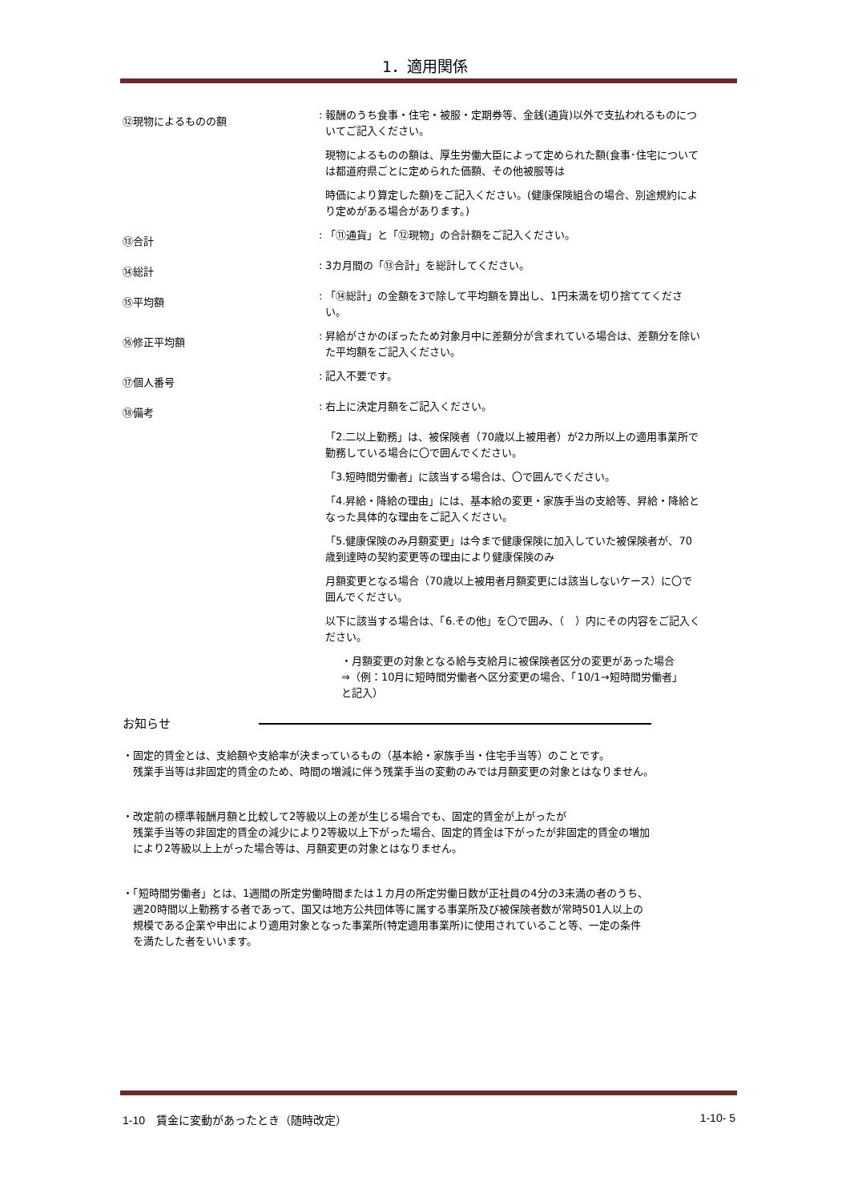1．適用関係
⑫現物によるものの額
: 報酬のうち食事・住宅・被服・定期券等、金銭(通貨)以外で支払われるものについてご記入ください。
現物によるものの額は、厚生労働大臣によって定められた額(食事･住宅については都道府県ごとに定められた価額、その他被服等は
時価により算定した額)をご記入ください。(健康保険組合の場合、別途規約により定めがある場合があります。)
⑬合計
: 「⑪通貨」と「⑫現物」の合計額をご記入ください。
⑭総計
: 3カ月間の「⑬合計」を総計してください。
⑮平均額
: 「⑭総計」の金額を3で除して平均額を算出し、1円未満を切り捨ててください。
⑯修正平均額
: 昇給がさかのぼったため対象月中に差額分が含まれている場合は、差額分を除いた平均額をご記入ください。
⑰個人番号
: 記入不要です。
⑱備考
: 右上に決定月額をご記入ください。
「2.二以上勤務」は、被保険者（70歳以上被用者）が2カ所以上の適用事業所で勤務している場合に〇で囲んでください。
「3.短時間労働者」に該当する場合は、〇で囲んでください。
「4.昇給・降給の理由」には、基本給の変更・家族手当の支給等、昇給・降給となった具体的な理由をご記入ください。
「5.健康保険のみ月額変更」は今まで健康保険に加入していた被保険者が、70歳到達時の契約変更等の理由により健康保険のみ
月額変更となる場合（70歳以上被用者月額変更には該当しないケース）に〇で囲んでください。
以下に該当する場合は、「6.その他」を〇で囲み、（　）内にその内容をご記入ください。
・月額変更の対象となる給与支給月に被保険者区分の変更があった場合　⇒（例：10月に短時間労働者へ区分変更の場合、「10/1→短時間労働者」と記入）
お知らせ
・固定的賃金とは、支給額や支給率が決まっているもの（基本給・家族手当・住宅手当等）のことです。
　残業手当等は非固定的賃金のため、時間の増減に伴う残業手当の変動のみでは月額変更の対象とはなりません。
・改定前の標準報酬月額と比較して2等級以上の差が生じる場合でも、固定的賃金が上がったが
　残業手当等の非固定的賃金の減少により2等級以上下がった場合、固定的賃金は下がったが非固定的賃金の増加
　により2等級以上上がった場合等は、月額変更の対象とはなりません。
・「短時間労働者」とは、1週間の所定労働時間または１カ月の所定労働日数が正社員の4分の3未満の者のうち、
　週20時間以上勤務する者であって、国又は地方公共団体等に属する事業所及び被保険者数が常時501人以上の
　規模である企業や申出により適用対象となった事業所(特定適用事業所)に使用されていること等、一定の条件
　を満たした者をいいます。
1-10　賃金に変動があったとき（随時改定） 1-10- 5